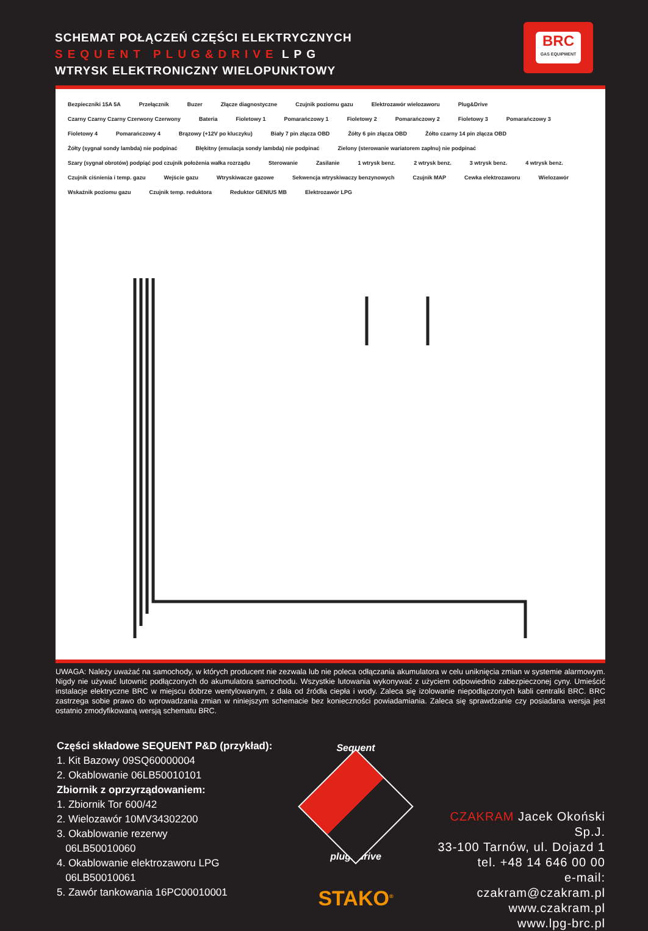SCHEMAT POŁĄCZEŃ CZĘŚCI ELEKTRYCZNYCH
SEQUENT PLUG&DRIVE LPG
WTRYSK ELEKTRONICZNY WIELOPUNKTOWY
BRC
GAS EQUIPMENT
Bezpieczniki 15A 5A Przełącznik Buzer Złącze diagnostyczne Czujnik poziomu gazu Elektrozawór wielozaworu Plug&Drive Czarny Czarny Czarny Czerwony Czerwony Bateria Fioletowy 1 Pomarańczowy 1 Fioletowy 2 Pomarańczowy 2 Fioletowy 3 Pomarańczowy 3 Fioletowy 4 Pomarańczowy 4 Brązowy (+12V po kluczyku) Biały 7 pin złącza OBD Żółty 6 pin złącza OBD Żółto czarny 14 pin złącza OBD Żółty (sygnał sondy lambda) nie podpinać Błękitny (emulacja sondy lambda) nie podpinać Zielony (sterowanie wariatorem zapłnu) nie podpinać Szary (sygnał obrotów) podpiąć pod czujnik położenia wałka rozrządu Sterowanie Zasilanie 1 wtrysk benz. 2 wtrysk benz. 3 wtrysk benz. 4 wtrysk benz. Czujnik ciśnienia i temp. gazu Wejście gazu Wtryskiwacze gazowe Sekwencja wtryskiwaczy benzynowych Czujnik MAP Cewka elektrozaworu Wielozawór Wskaźnik poziomu gazu Czujnik temp. reduktora Reduktor GENIUS MB Elektrozawór LPG
UWAGA: Należy uważać na samochody, w których producent nie zezwala lub nie poleca odłączania akumulatora w celu uniknięcia zmian w systemie alarmowym. Nigdy nie używać lutownic podłączonych do akumulatora samochodu. Wszystkie lutowania wykonywać z użyciem odpowiednio zabezpieczonej cyny. Umieścić instalacje elektryczne BRC w miejscu dobrze wentylowanym, z dala od źródła ciepła i wody. Zaleca się izolowanie niepodłączonych kabli centralki BRC. BRC zastrzega sobie prawo do wprowadzania zmian w niniejszym schemacie bez konieczności powiadamiania. Zaleca się sprawdzanie czy posiadana wersja jest ostatnio zmodyfikowaną wersją schematu BRC.
Części składowe SEQUENT P&D (przykład):
1. Kit Bazowy 09SQ60000004
2. Okablowanie 06LB50010101
Zbiornik z oprzyrządowaniem:
1. Zbiornik Tor 600/42
2. Wielozawór 10MV34302200
3. Okablowanie rezerwy
06LB50010060
4. Okablowanie elektrozaworu LPG
06LB50010061
5. Zawór tankowania 16PC00010001
Sequent
plug&drive
STAKO<sup>®</sup>
CZAKRAM Jacek Okoński Sp.J.
33-100 Tarnów, ul. Dojazd 1
tel. +48 14 646 00 00
e-mail: czakram@czakram.pl
www.czakram.pl
www.lpg-brc.pl